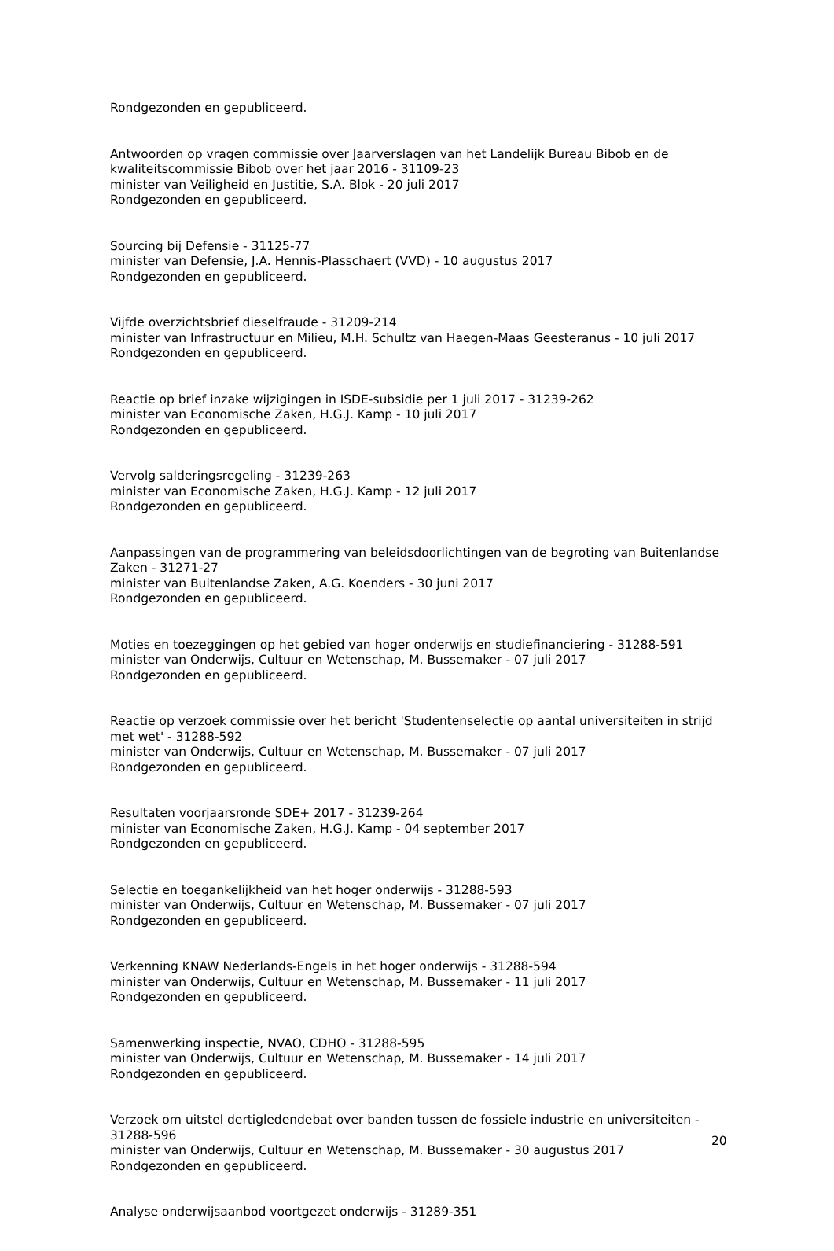Rondgezonden en gepubliceerd.
Antwoorden op vragen commissie over Jaarverslagen van het Landelijk Bureau Bibob en de kwaliteitscommissie Bibob over het jaar 2016 - 31109-23
minister van Veiligheid en Justitie, S.A. Blok - 20 juli 2017
Rondgezonden en gepubliceerd.
Sourcing bij Defensie - 31125-77
minister van Defensie, J.A. Hennis-Plasschaert (VVD) - 10 augustus 2017
Rondgezonden en gepubliceerd.
Vijfde overzichtsbrief dieselfraude - 31209-214
minister van Infrastructuur en Milieu, M.H. Schultz van Haegen-Maas Geesteranus - 10 juli 2017
Rondgezonden en gepubliceerd.
Reactie op brief inzake wijzigingen in ISDE-subsidie per 1 juli 2017 - 31239-262
minister van Economische Zaken, H.G.J. Kamp - 10 juli 2017
Rondgezonden en gepubliceerd.
Vervolg salderingsregeling - 31239-263
minister van Economische Zaken, H.G.J. Kamp - 12 juli 2017
Rondgezonden en gepubliceerd.
Aanpassingen van de programmering van beleidsdoorlichtingen van de begroting van Buitenlandse Zaken - 31271-27
minister van Buitenlandse Zaken, A.G. Koenders - 30 juni 2017
Rondgezonden en gepubliceerd.
Moties en toezeggingen op het gebied van hoger onderwijs en studiefinanciering - 31288-591
minister van Onderwijs, Cultuur en Wetenschap, M. Bussemaker - 07 juli 2017
Rondgezonden en gepubliceerd.
Reactie op verzoek commissie over het bericht 'Studentenselectie op aantal universiteiten in strijd met wet' - 31288-592
minister van Onderwijs, Cultuur en Wetenschap, M. Bussemaker - 07 juli 2017
Rondgezonden en gepubliceerd.
Resultaten voorjaarsronde SDE+ 2017 - 31239-264
minister van Economische Zaken, H.G.J. Kamp - 04 september 2017
Rondgezonden en gepubliceerd.
Selectie en toegankelijkheid van het hoger onderwijs - 31288-593
minister van Onderwijs, Cultuur en Wetenschap, M. Bussemaker - 07 juli 2017
Rondgezonden en gepubliceerd.
Verkenning KNAW Nederlands-Engels in het hoger onderwijs - 31288-594
minister van Onderwijs, Cultuur en Wetenschap, M. Bussemaker - 11 juli 2017
Rondgezonden en gepubliceerd.
Samenwerking inspectie, NVAO, CDHO - 31288-595
minister van Onderwijs, Cultuur en Wetenschap, M. Bussemaker - 14 juli 2017
Rondgezonden en gepubliceerd.
Verzoek om uitstel dertigledendebat over banden tussen de fossiele industrie en universiteiten - 31288-596
minister van Onderwijs, Cultuur en Wetenschap, M. Bussemaker - 30 augustus 2017
Rondgezonden en gepubliceerd.
Analyse onderwijsaanbod voortgezet onderwijs - 31289-351
20